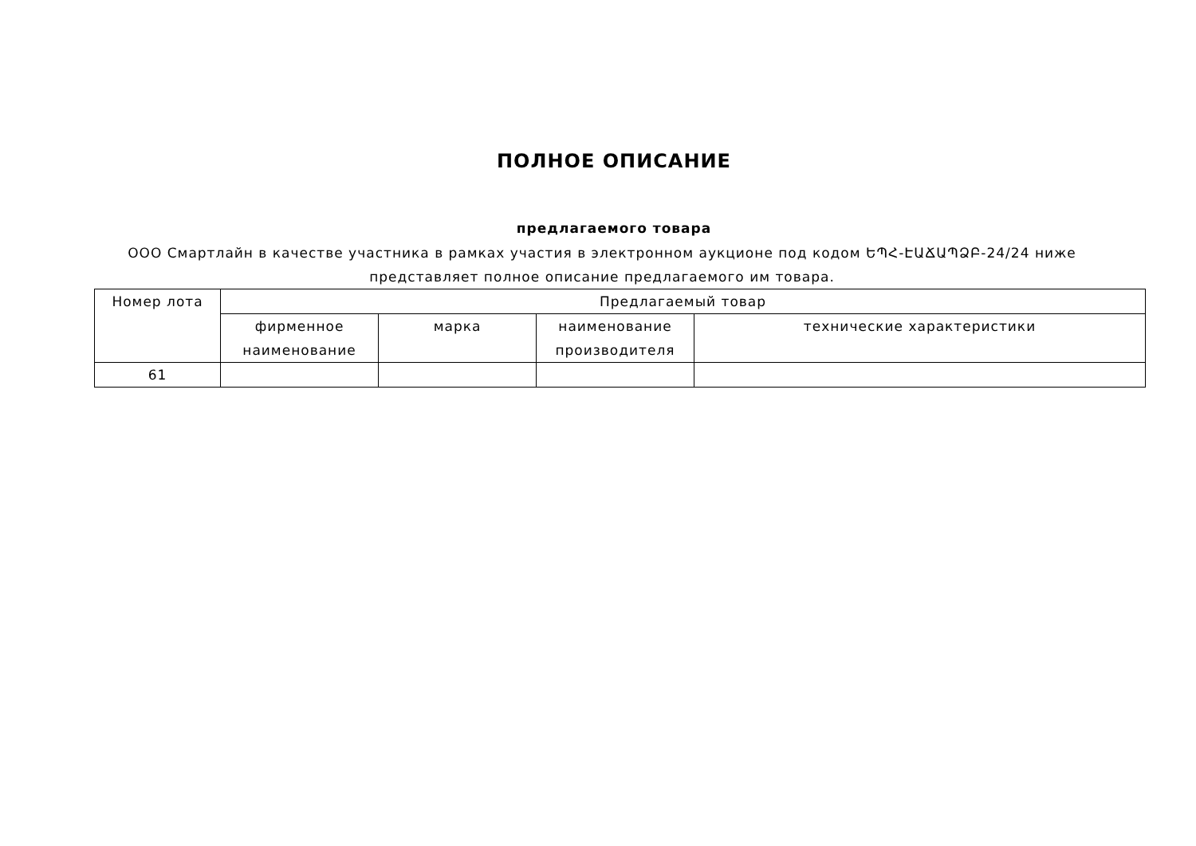ПОЛНОЕ ОПИСАНИЕ
предлагаемого товара
ООО Смартлайн в качестве участника в рамках участия в электронном аукционе под кодом ԵՊՀ-ԷԱՃԱՊՁԲ-24/24 ниже представляет полное описание предлагаемого им товара.
| Номер лота | Предлагаемый товар | | | |
| --- | --- | --- | --- | --- |
| | фирменное наименование | марка | наименование производителя | технические характеристики |
| 61 | | | | |